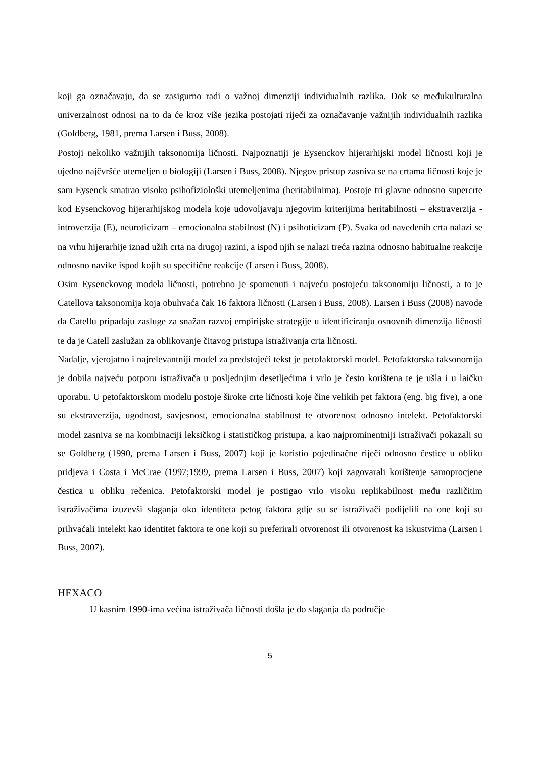koji ga označavaju, da se zasigurno radi o važnoj dimenziji individualnih razlika. Dok se međukulturalna univerzalnost odnosi na to da će kroz više jezika postojati riječi za označavanje važnijih individualnih razlika (Goldberg, 1981, prema Larsen i Buss, 2008).
Postoji nekoliko važnijih taksonomija ličnosti. Najpoznatiji je Eysenckov hijerarhijski model ličnosti koji je ujedno najčvršće utemeljen u biologiji (Larsen i Buss, 2008). Njegov pristup zasniva se na crtama ličnosti koje je sam Eysenck smatrao visoko psihofiziološki utemeljenima (heritabilnima). Postoje tri glavne odnosno supercrte kod Eysenckovog hijerarhijskog modela koje udovoljavaju njegovim kriterijima heritabilnosti – ekstraverzija - introverzija (E), neuroticizam – emocionalna stabilnost (N) i psihoticizam (P). Svaka od navedenih crta nalazi se na vrhu hijerarhije iznad užih crta na drugoj razini, a ispod njih se nalazi treća razina odnosno habitualne reakcije odnosno navike ispod kojih su specifične reakcije (Larsen i Buss, 2008).
Osim Eysenckovog modela ličnosti, potrebno je spomenuti i najveću postojeću taksonomiju ličnosti, a to je Catellova taksonomija koja obuhvaća čak 16 faktora ličnosti (Larsen i Buss, 2008). Larsen i Buss (2008) navode da Catellu pripadaju zasluge za snažan razvoj empirijske strategije u identificiranju osnovnih dimenzija ličnosti te da je Catell zaslužan za oblikovanje čitavog pristupa istraživanja crta ličnosti.
Nadalje, vjerojatno i najrelevantniji model za predstojeći tekst je petofaktorski model. Petofaktorska taksonomija je dobila najveću potporu istraživača u posljednjim desetljećima i vrlo je često korištena te je ušla i u laičku uporabu. U petofaktorskom modelu postoje široke crte ličnosti koje čine velikih pet faktora (eng. big five), a one su ekstraverzija, ugodnost, savjesnost, emocionalna stabilnost te otvorenost odnosno intelekt. Petofaktorski model zasniva se na kombinaciji leksičkog i statističkog pristupa, a kao najprominentniji istraživači pokazali su se Goldberg (1990, prema Larsen i Buss, 2007) koji je koristio pojedinačne riječi odnosno čestice u obliku pridjeva i Costa i McCrae (1997;1999, prema Larsen i Buss, 2007) koji zagovarali korištenje samoprocjene čestica u obliku rečenica. Petofaktorski model je postigao vrlo visoku replikabilnost među različitim istraživačima izuzevši slaganja oko identiteta petog faktora gdje su se istraživači podijelili na one koji su prihvaćali intelekt kao identitet faktora te one koji su preferirali otvorenost ili otvorenost ka iskustvima (Larsen i Buss, 2007).
HEXACO
U kasnim 1990-ima većina istraživača ličnosti došla je do slaganja da područje
5